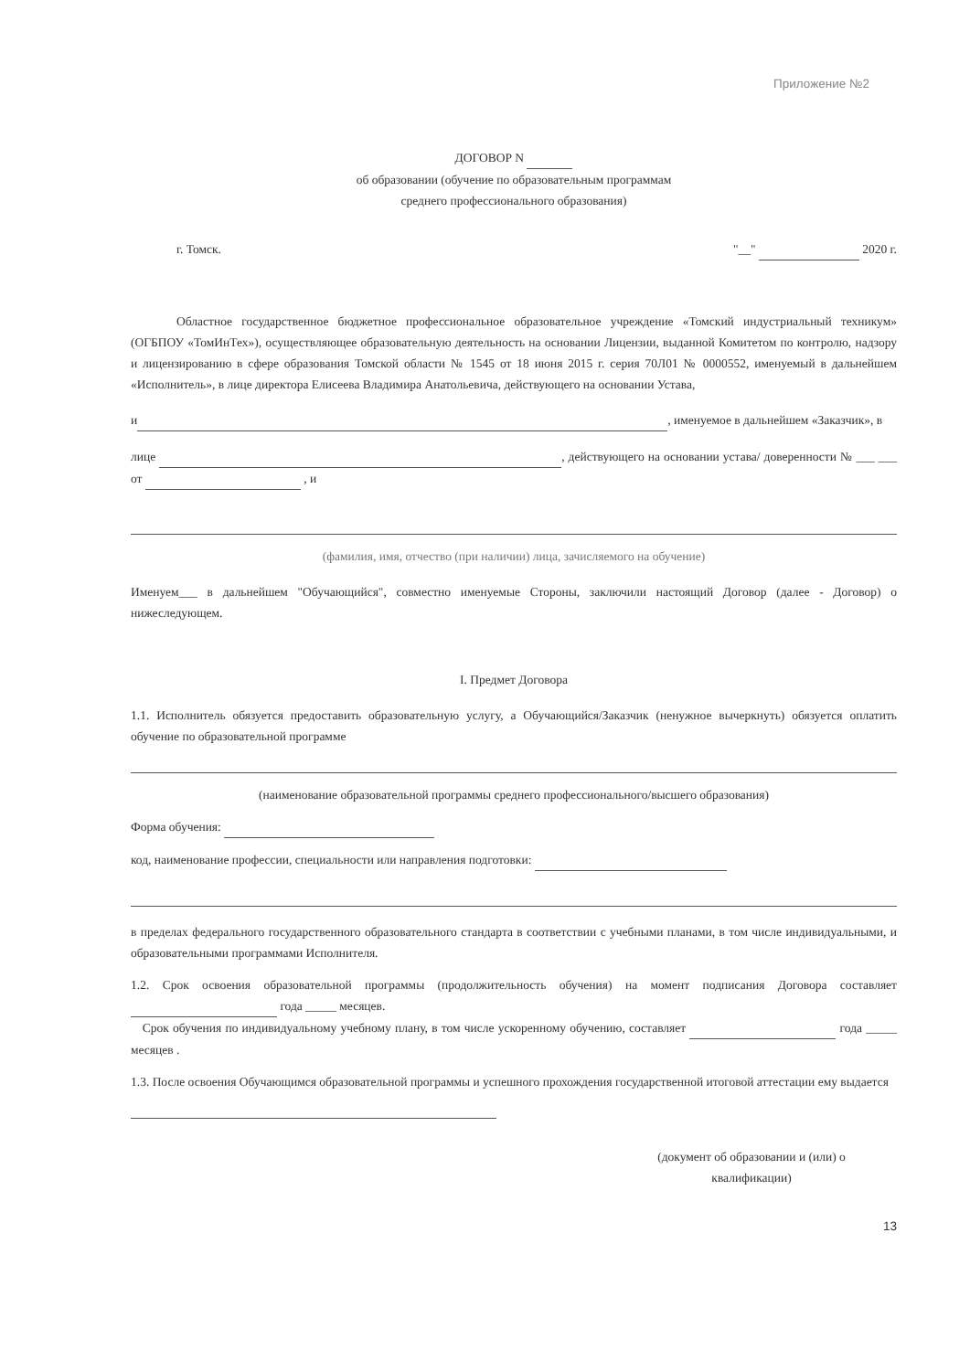Приложение №2
ДОГОВОР N
об образовании (обучение по образовательным программам
среднего профессионального образования)
г. Томск. "__" 2020 г.
Областное государственное бюджетное профессиональное образовательное учреждение «Томский индустриальный техникум» (ОГБПОУ «ТомИнТех»), осуществляющее образовательную деятельность на основании Лицензии, выданной Комитетом по контролю, надзору и лицензированию в сфере образования Томской области № 1545 от 18 июня 2015 г. серия 70Л01 № 0000552, именуемый в дальнейшем «Исполнитель», в лице директора Елисеева Владимира Анатольевича, действующего на основании Устава,
и , именуемое в дальнейшем «Заказчик», в
лице , действующего на основании устава/ доверенности № ___ ___ от , и
(фамилия, имя, отчество (при наличии) лица, зачисляемого на обучение)
Именуем___ в дальнейшем "Обучающийся", совместно именуемые Стороны, заключили настоящий Договор (далее - Договор) о нижеследующем.
I. Предмет Договора
1.1. Исполнитель обязуется предоставить образовательную услугу, а Обучающийся/Заказчик (ненужное вычеркнуть) обязуется оплатить обучение по образовательной программе
(наименование образовательной программы среднего профессионального/высшего образования)
Форма обучения:
код, наименование профессии, специальности или направления подготовки:
в пределах федерального государственного образовательного стандарта в соответствии с учебными планами, в том числе индивидуальными, и образовательными программами Исполнителя.
1.2. Срок освоения образовательной программы (продолжительность обучения) на момент подписания Договора составляет года _____ месяцев.
Срок обучения по индивидуальному учебному плану, в том числе ускоренному обучению, составляет года _____ месяцев .
1.3. После освоения Обучающимся образовательной программы и успешного прохождения государственной итоговой аттестации ему выдается
(документ об образовании и (или) о
квалификации)
13